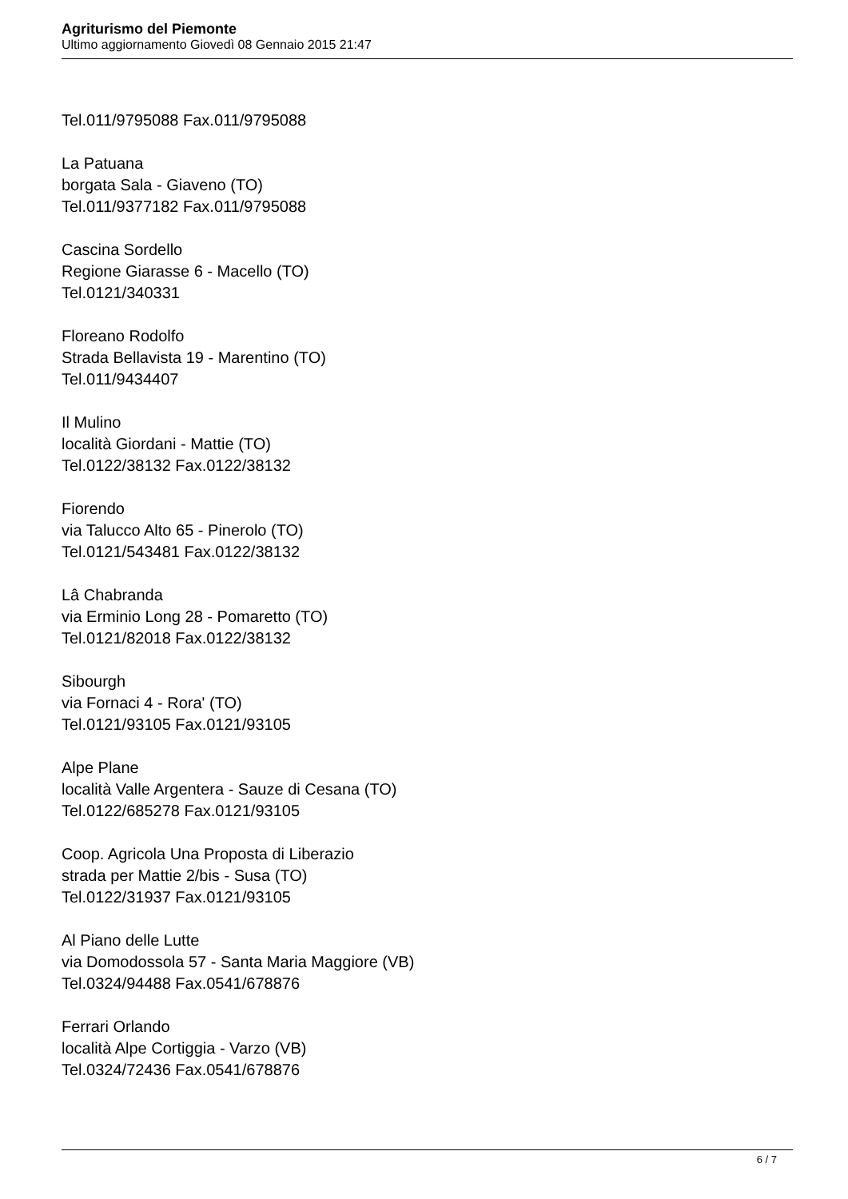Agriturismo del Piemonte
Ultimo aggiornamento Giovedì 08 Gennaio 2015 21:47
Tel.011/9795088 Fax.011/9795088
La Patuana
borgata Sala - Giaveno (TO)
Tel.011/9377182 Fax.011/9795088
Cascina Sordello
Regione Giarasse 6 - Macello (TO)
Tel.0121/340331
Floreano Rodolfo
Strada Bellavista 19 - Marentino (TO)
Tel.011/9434407
Il Mulino
località Giordani - Mattie (TO)
Tel.0122/38132 Fax.0122/38132
Fiorendo
via Talucco Alto 65 - Pinerolo (TO)
Tel.0121/543481 Fax.0122/38132
Lâ Chabranda
via Erminio Long 28 - Pomaretto (TO)
Tel.0121/82018 Fax.0122/38132
Sibourgh
via Fornaci 4 - Rora' (TO)
Tel.0121/93105 Fax.0121/93105
Alpe Plane
località Valle Argentera - Sauze di Cesana (TO)
Tel.0122/685278 Fax.0121/93105
Coop. Agricola Una Proposta di Liberazio
strada per Mattie 2/bis - Susa (TO)
Tel.0122/31937 Fax.0121/93105
Al Piano delle Lutte
via Domodossola 57 - Santa Maria Maggiore (VB)
Tel.0324/94488 Fax.0541/678876
Ferrari Orlando
località Alpe Cortiggia - Varzo (VB)
Tel.0324/72436 Fax.0541/678876
6 / 7